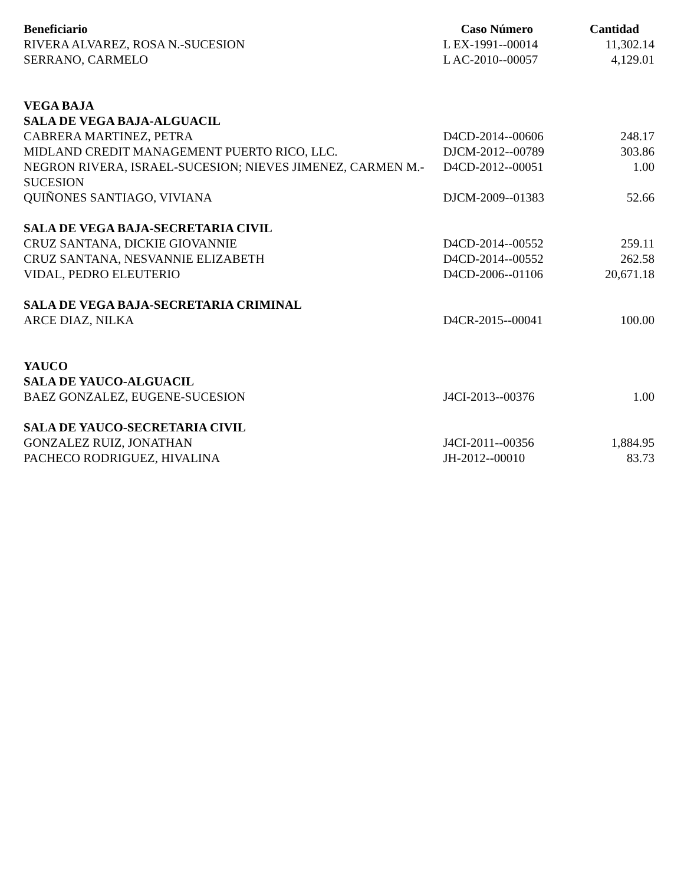| Beneficiario | Caso Número | Cantidad |
| --- | --- | --- |
| RIVERA ALVAREZ, ROSA N.-SUCESION | L EX-1991--00014 | 11,302.14 |
| SERRANO, CARMELO | L AC-2010--00057 | 4,129.01 |
| VEGA BAJA | | |
| SALA DE VEGA BAJA-ALGUACIL | | |
| CABRERA MARTINEZ, PETRA | D4CD-2014--00606 | 248.17 |
| MIDLAND CREDIT MANAGEMENT PUERTO RICO, LLC. | DJCM-2012--00789 | 303.86 |
| NEGRON RIVERA, ISRAEL-SUCESION; NIEVES JIMENEZ, CARMEN M.-SUCESION | D4CD-2012--00051 | 1.00 |
| QUIÑONES SANTIAGO, VIVIANA | DJCM-2009--01383 | 52.66 |
| SALA DE VEGA BAJA-SECRETARIA CIVIL | | |
| CRUZ SANTANA, DICKIE GIOVANNIE | D4CD-2014--00552 | 259.11 |
| CRUZ SANTANA, NESVANNIE ELIZABETH | D4CD-2014--00552 | 262.58 |
| VIDAL, PEDRO ELEUTERIO | D4CD-2006--01106 | 20,671.18 |
| SALA DE VEGA BAJA-SECRETARIA CRIMINAL | | |
| ARCE DIAZ, NILKA | D4CR-2015--00041 | 100.00 |
| YAUCO | | |
| SALA DE YAUCO-ALGUACIL | | |
| BAEZ GONZALEZ, EUGENE-SUCESION | J4CI-2013--00376 | 1.00 |
| SALA DE YAUCO-SECRETARIA CIVIL | | |
| GONZALEZ RUIZ, JONATHAN | J4CI-2011--00356 | 1,884.95 |
| PACHECO RODRIGUEZ, HIVALINA | JH-2012--00010 | 83.73 |